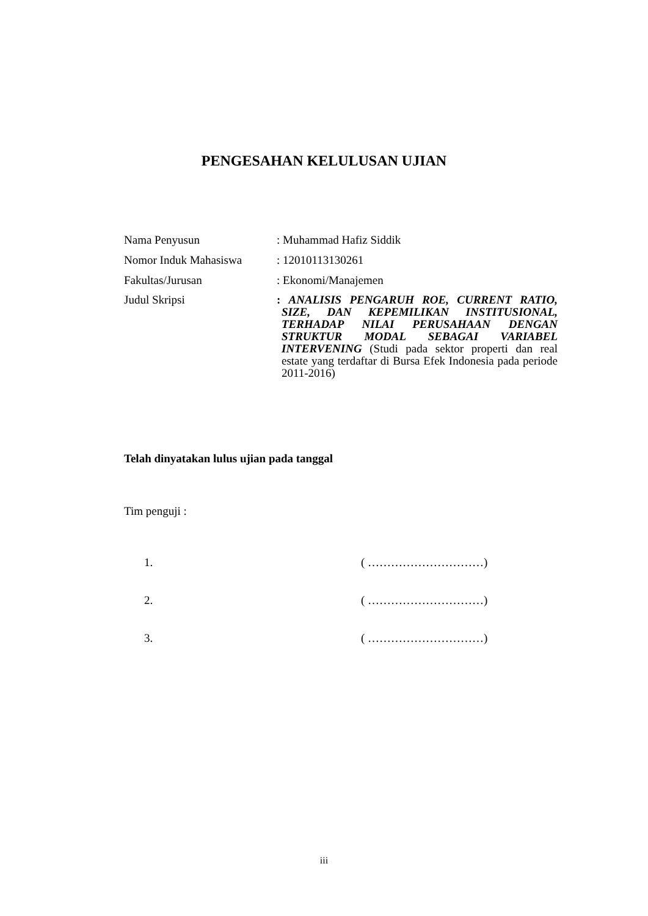PENGESAHAN KELULUSAN UJIAN
Nama Penyusun : Muhammad Hafiz Siddik
Nomor Induk Mahasiswa : 12010113130261
Fakultas/Jurusan : Ekonomi/Manajemen
Judul Skripsi : ANALISIS PENGARUH ROE, CURRENT RATIO, SIZE, DAN KEPEMILIKAN INSTITUSIONAL, TERHADAP NILAI PERUSAHAAN DENGAN STRUKTUR MODAL SEBAGAI VARIABEL INTERVENING (Studi pada sektor properti dan real estate yang terdaftar di Bursa Efek Indonesia pada periode 2011-2016)
Telah dinyatakan lulus ujian pada tanggal
Tim penguji :
1. ( …………………………)
2. ( …………………………)
3. ( …………………………)
iii